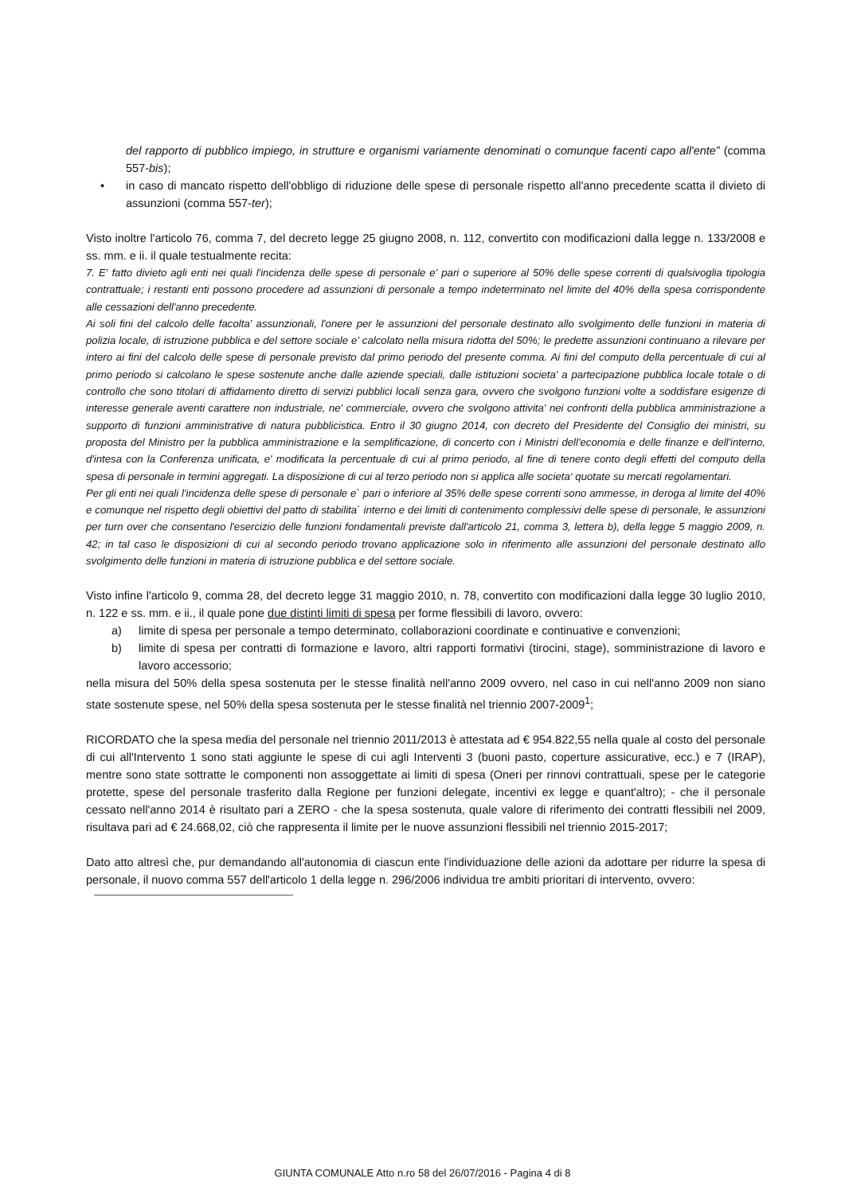del rapporto di pubblico impiego, in strutture e organismi variamente denominati o comunque facenti capo all'ente” (comma 557-bis);
• in caso di mancato rispetto dell'obbligo di riduzione delle spese di personale rispetto all'anno precedente scatta il divieto di assunzioni (comma 557-ter);
Visto inoltre l'articolo 76, comma 7, del decreto legge 25 giugno 2008, n. 112, convertito con modificazioni dalla legge n. 133/2008 e ss. mm. e ii. il quale testualmente recita:
7. E' fatto divieto agli enti nei quali l'incidenza delle spese di personale e' pari o superiore al 50% delle spese correnti di qualsivoglia tipologia contrattuale; i restanti enti possono procedere ad assunzioni di personale a tempo indeterminato nel limite del 40% della spesa corrispondente alle cessazioni dell'anno precedente.
Ai soli fini del calcolo delle facolta' assunzionali, l'onere per le assunzioni del personale destinato allo svolgimento delle funzioni in materia di polizia locale, di istruzione pubblica e del settore sociale e' calcolato nella misura ridotta del 50%; le predette assunzioni continuano a rilevare per intero ai fini del calcolo delle spese di personale previsto dal primo periodo del presente comma. Ai fini del computo della percentuale di cui al primo periodo si calcolano le spese sostenute anche dalle aziende speciali, dalle istituzioni societa' a partecipazione pubblica locale totale o di controllo che sono titolari di affidamento diretto di servizi pubblici locali senza gara, ovvero che svolgono funzioni volte a soddisfare esigenze di interesse generale aventi carattere non industriale, ne' commerciale, ovvero che svolgono attivita' nei confronti della pubblica amministrazione a supporto di funzioni amministrative di natura pubblicistica. Entro il 30 giugno 2014, con decreto del Presidente del Consiglio dei ministri, su proposta del Ministro per la pubblica amministrazione e la semplificazione, di concerto con i Ministri dell'economia e delle finanze e dell'interno, d'intesa con la Conferenza unificata, e' modificata la percentuale di cui al primo periodo, al fine di tenere conto degli effetti del computo della spesa di personale in termini aggregati. La disposizione di cui al terzo periodo non si applica alle societa‘ quotate su mercati regolamentari.
Per gli enti nei quali l'incidenza delle spese di personale e` pari o inferiore al 35% delle spese correnti sono ammesse, in deroga al limite del 40% e comunque nel rispetto degli obiettivi del patto di stabilita` interno e dei limiti di contenimento complessivi delle spese di personale, le assunzioni per turn over che consentano l'esercizio delle funzioni fondamentali previste dall'articolo 21, comma 3, lettera b), della legge 5 maggio 2009, n. 42; in tal caso le disposizioni di cui al secondo periodo trovano applicazione solo in riferimento alle assunzioni del personale destinato allo svolgimento delle funzioni in materia di istruzione pubblica e del settore sociale.
Visto infine l'articolo 9, comma 28, del decreto legge 31 maggio 2010, n. 78, convertito con modificazioni dalla legge 30 luglio 2010, n. 122 e ss. mm. e ii., il quale pone due distinti limiti di spesa per forme flessibili di lavoro, ovvero:
a) limite di spesa per personale a tempo determinato, collaborazioni coordinate e continuative e convenzioni;
b) limite di spesa per contratti di formazione e lavoro, altri rapporti formativi (tirocini, stage), somministrazione di lavoro e lavoro accessorio;
nella misura del 50% della spesa sostenuta per le stesse finalità nell'anno 2009 ovvero, nel caso in cui nell'anno 2009 non siano state sostenute spese, nel 50% della spesa sostenuta per le stesse finalità nel triennio 2007-2009<sup>1</sup>;
RICORDATO che la spesa media del personale nel triennio 2011/2013 è attestata ad € 954.822,55 nella quale al costo del personale di cui all'Intervento 1 sono stati aggiunte le spese di cui agli Interventi 3 (buoni pasto, coperture assicurative, ecc.) e 7 (IRAP), mentre sono state sottratte le componenti non assoggettate ai limiti di spesa (Oneri per rinnovi contrattuali, spese per le categorie protette, spese del personale trasferito dalla Regione per funzioni delegate, incentivi ex legge e quant'altro); - che il personale cessato nell'anno 2014 è risultato pari a ZERO - che la spesa sostenuta, quale valore di riferimento dei contratti flessibili nel 2009, risultava pari ad € 24.668,02, ciò che rappresenta il limite per le nuove assunzioni flessibili nel triennio 2015-2017;
Dato atto altresì che, pur demandando all'autonomia di ciascun ente l'individuazione delle azioni da adottare per ridurre la spesa di personale, il nuovo comma 557 dell'articolo 1 della legge n. 296/2006 individua tre ambiti prioritari di intervento, ovvero:
GIUNTA COMUNALE Atto n.ro 58 del 26/07/2016 - Pagina 4 di 8